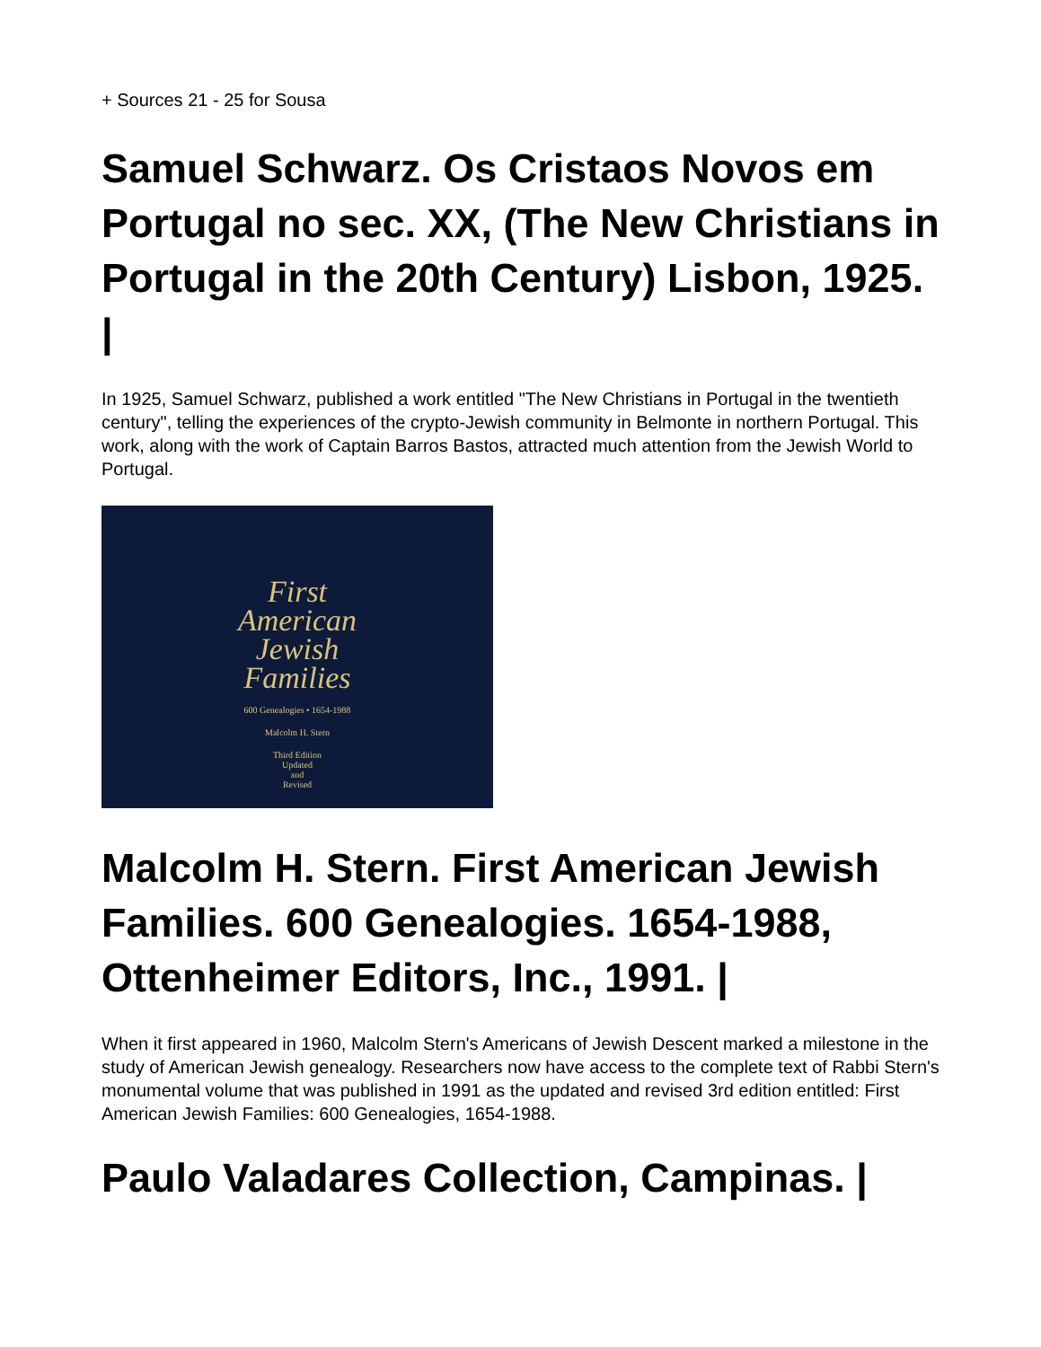+ Sources 21 - 25 for Sousa
Samuel Schwarz. Os Cristaos Novos em Portugal no sec. XX, (The New Christians in Portugal in the 20th Century) Lisbon, 1925. |
In 1925, Samuel Schwarz, published a work entitled "The New Christians in Portugal in the twentieth century", telling the experiences of the crypto-Jewish community in Belmonte in northern Portugal. This work, along with the work of Captain Barros Bastos, attracted much attention from the Jewish World to Portugal.
First
American
Jewish
Families
600 Genealogies • 1654-1988
Malcolm H. Stern
Third Edition
Updated
and
Revised
Malcolm H. Stern. First American Jewish Families. 600 Genealogies. 1654-1988, Ottenheimer Editors, Inc., 1991. |
When it first appeared in 1960, Malcolm Stern's Americans of Jewish Descent marked a milestone in the study of American Jewish genealogy. Researchers now have access to the complete text of Rabbi Stern's monumental volume that was published in 1991 as the updated and revised 3rd edition entitled: First American Jewish Families: 600 Genealogies, 1654-1988.
Paulo Valadares Collection, Campinas. |